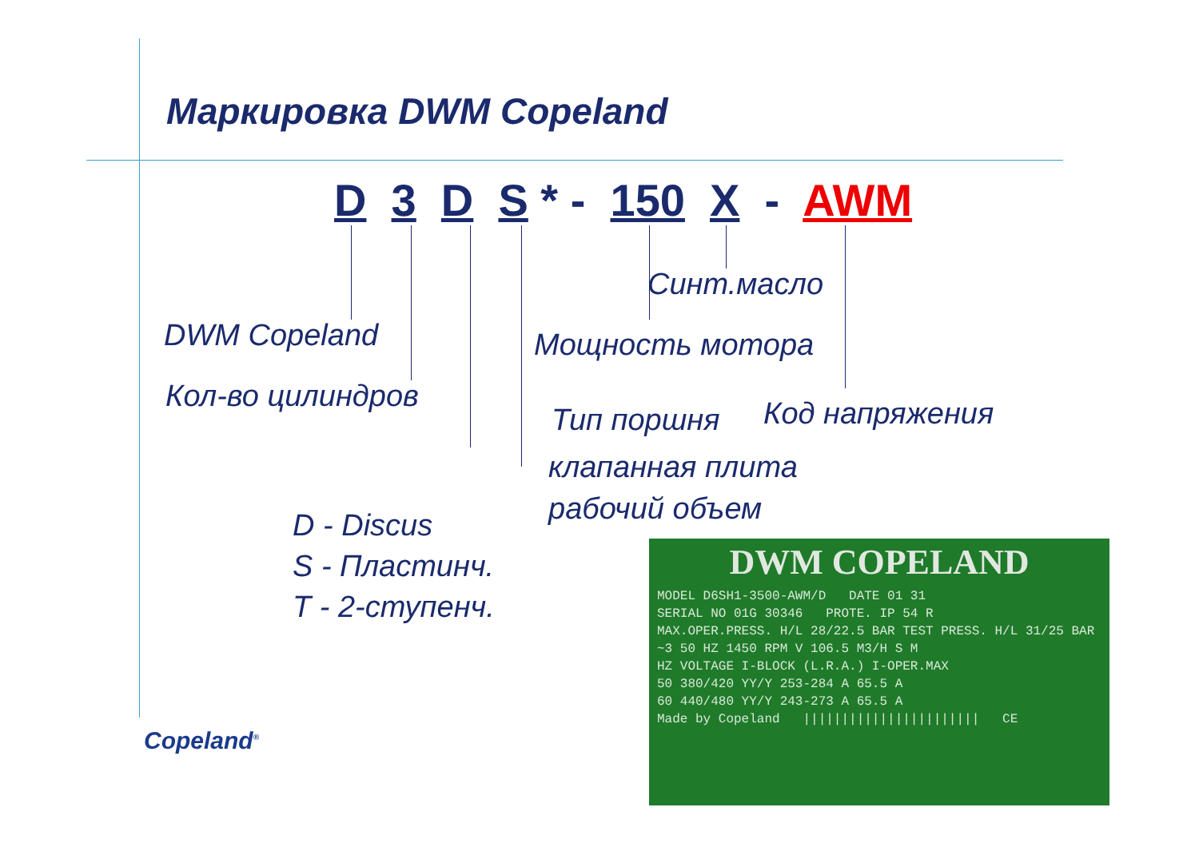Маркировка DWM Copeland
D 3 D S * - 150 X - AWM
Синт.масло
DWM Copeland Мощность мотора
Кол-во цилиндров
Тип поршня Код напряжения
клапанная плита
рабочий объем
D - Discus
S - Пластинч.
T - 2-ступенч.
DWM COPELAND
MODEL D6SH1-3500-AWM/D DATE 01 31
SERIAL NO 01G 30346 PROTE. IP 54 R
MAX.OPER.PRESS. H/L 28/22.5 BAR TEST PRESS. H/L 31/25 BAR
~3 50 HZ 1450 RPM V 106.5 M3/H S M
HZ VOLTAGE I-BLOCK (L.R.A.) I-OPER.MAX
50 380/420 YY/Y 253-284 A 65.5 A
60 440/480 YY/Y 243-273 A 65.5 A
Made by Copeland ||||||||||||||||||||||| CE
Copeland<sup>®</sup>